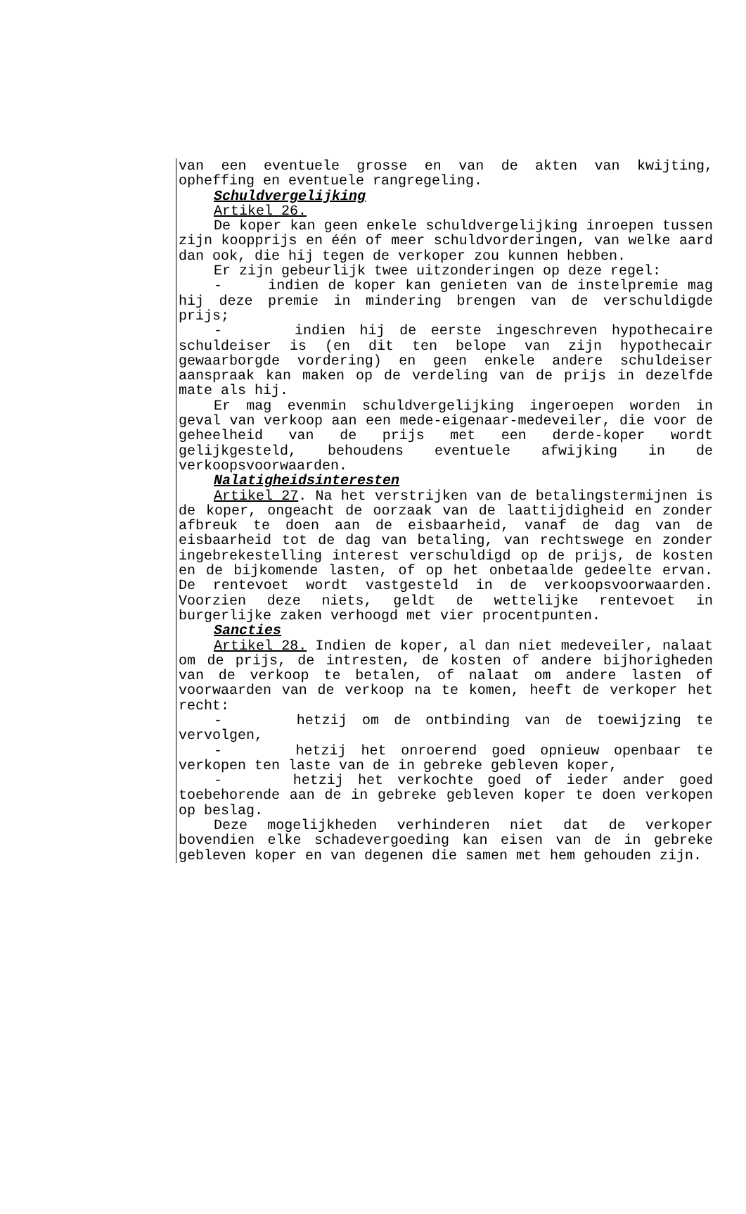van een eventuele grosse en van de akten van kwijting, opheffing en eventuele rangregeling.
Schuldvergelijking
Artikel 26.
De koper kan geen enkele schuldvergelijking inroepen tussen zijn koopprijs en één of meer schuldvorderingen, van welke aard dan ook, die hij tegen de verkoper zou kunnen hebben.
Er zijn gebeurlijk twee uitzonderingen op deze regel:
- indien de koper kan genieten van de instelpremie mag hij deze premie in mindering brengen van de verschuldigde prijs;
- indien hij de eerste ingeschreven hypothecaire schuldeiser is (en dit ten belope van zijn hypothecair gewaarborgde vordering) en geen enkele andere schuldeiser aanspraak kan maken op de verdeling van de prijs in dezelfde mate als hij.
Er mag evenmin schuldvergelijking ingeroepen worden in geval van verkoop aan een mede-eigenaar-medeveiler, die voor de geheelheid van de prijs met een derde-koper wordt gelijkgesteld, behoudens eventuele afwijking in de verkoopsvoorwaarden.
Nalatigheidsinteresten
Artikel 27. Na het verstrijken van de betalingstermijnen is de koper, ongeacht de oorzaak van de laattijdigheid en zonder afbreuk te doen aan de eisbaarheid, vanaf de dag van de eisbaarheid tot de dag van betaling, van rechtswege en zonder ingebrekestelling interest verschuldigd op de prijs, de kosten en de bijkomende lasten, of op het onbetaalde gedeelte ervan. De rentevoet wordt vastgesteld in de verkoopsvoorwaarden. Voorzien deze niets, geldt de wettelijke rentevoet in burgerlijke zaken verhoogd met vier procentpunten.
Sancties
Artikel 28. Indien de koper, al dan niet medeveiler, nalaat om de prijs, de intresten, de kosten of andere bijhorigheden van de verkoop te betalen, of nalaat om andere lasten of voorwaarden van de verkoop na te komen, heeft de verkoper het recht:
- hetzij om de ontbinding van de toewijzing te vervolgen,
- hetzij het onroerend goed opnieuw openbaar te verkopen ten laste van de in gebreke gebleven koper,
- hetzij het verkochte goed of ieder ander goed toebehorende aan de in gebreke gebleven koper te doen verkopen op beslag.
Deze mogelijkheden verhinderen niet dat de verkoper bovendien elke schadevergoeding kan eisen van de in gebreke gebleven koper en van degenen die samen met hem gehouden zijn.